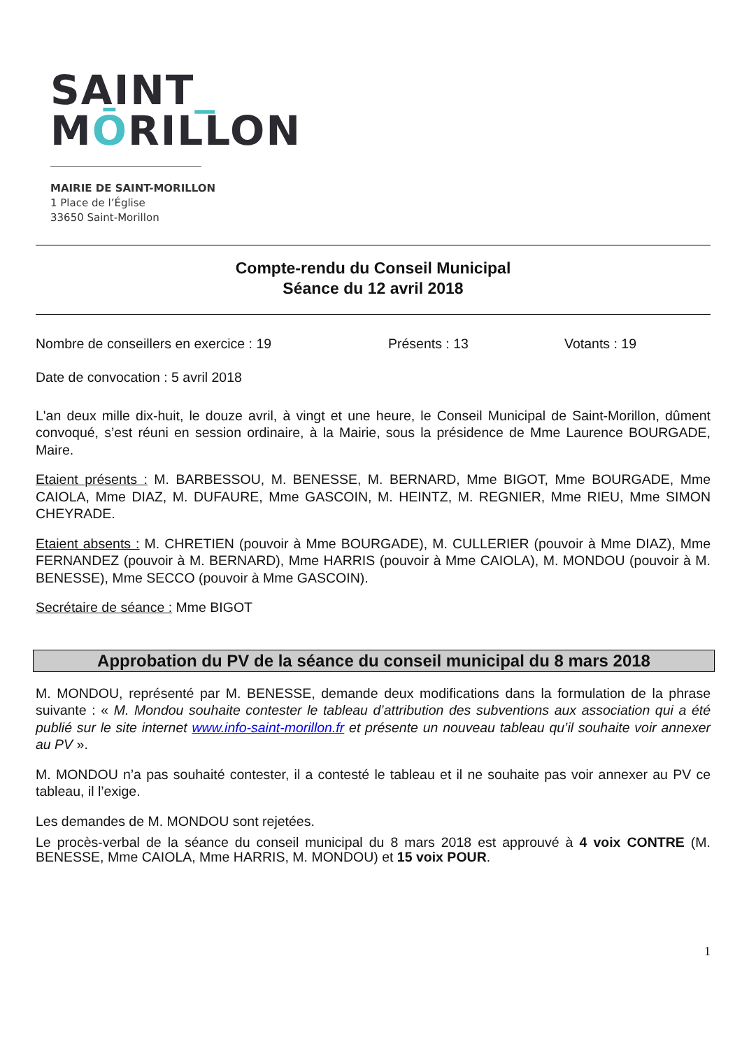SAINT_
MŌRILLON
MAIRIE DE SAINT-MORILLON
1 Place de l’Église
33650 Saint-Morillon
Compte-rendu du Conseil Municipal
Séance du 12 avril 2018
Nombre de conseillers en exercice : 19 Présents : 13 Votants : 19
Date de convocation : 5 avril 2018
L'an deux mille dix-huit, le douze avril, à vingt et une heure, le Conseil Municipal de Saint-Morillon, dûment convoqué, s’est réuni en session ordinaire, à la Mairie, sous la présidence de Mme Laurence BOURGADE, Maire.
Etaient présents : M. BARBESSOU, M. BENESSE, M. BERNARD, Mme BIGOT, Mme BOURGADE, Mme CAIOLA, Mme DIAZ, M. DUFAURE, Mme GASCOIN, M. HEINTZ, M. REGNIER, Mme RIEU, Mme SIMON CHEYRADE.
Etaient absents : M. CHRETIEN (pouvoir à Mme BOURGADE), M. CULLERIER (pouvoir à Mme DIAZ), Mme FERNANDEZ (pouvoir à M. BERNARD), Mme HARRIS (pouvoir à Mme CAIOLA), M. MONDOU (pouvoir à M. BENESSE), Mme SECCO (pouvoir à Mme GASCOIN).
Secrétaire de séance : Mme BIGOT
Approbation du PV de la séance du conseil municipal du 8 mars 2018
M. MONDOU, représenté par M. BENESSE, demande deux modifications dans la formulation de la phrase suivante : « M. Mondou souhaite contester le tableau d’attribution des subventions aux association qui a été publié sur le site internet www.info-saint-morillon.fr et présente un nouveau tableau qu’il souhaite voir annexer au PV ».
M. MONDOU n’a pas souhaité contester, il a contesté le tableau et il ne souhaite pas voir annexer au PV ce tableau, il l’exige.
Les demandes de M. MONDOU sont rejetées.
Le procès-verbal de la séance du conseil municipal du 8 mars 2018 est approuvé à 4 voix CONTRE (M. BENESSE, Mme CAIOLA, Mme HARRIS, M. MONDOU) et 15 voix POUR.
1